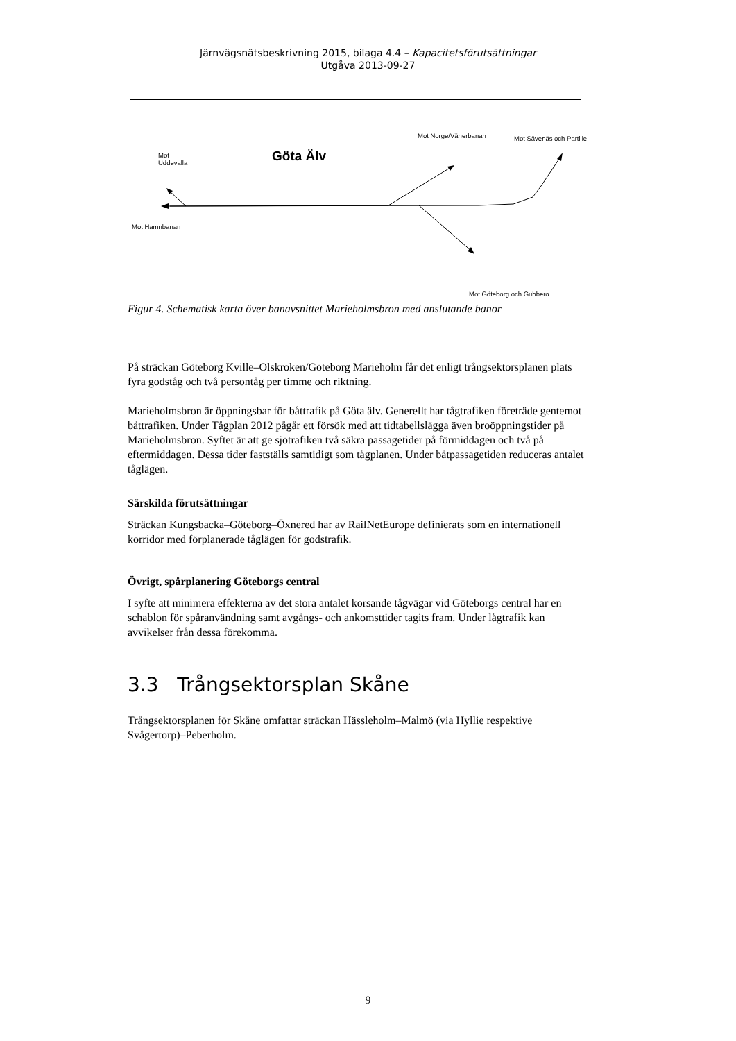Järnvägsnätsbeskrivning 2015, bilaga 4.4 – Kapacitetsförutsättningar
Utgåva 2013-09-27
Mot
Uddevalla Göta Älv
Mot Norge/Vänerbanan Mot Sävenäs och Partille
Mot Hamnbanan
Mot Göteborg och Gubbero
Figur 4. Schematisk karta över banavsnittet Marieholmsbron med anslutande banor
På sträckan Göteborg Kville–Olskroken/Göteborg Marieholm får det enligt trångsektorsplanen plats fyra godståg och två persontåg per timme och riktning.
Marieholmsbron är öppningsbar för båttrafik på Göta älv. Generellt har tågtrafiken företräde gentemot båttrafiken. Under Tågplan 2012 pågår ett försök med att tidtabellslägga även broöppningstider på Marieholmsbron. Syftet är att ge sjötrafiken två säkra passagetider på förmiddagen och två på eftermiddagen. Dessa tider fastställs samtidigt som tågplanen. Under båtpassagetiden reduceras antalet tåglägen.
Särskilda förutsättningar
Sträckan Kungsbacka–Göteborg–Öxnered har av RailNetEurope definierats som en internationell korridor med förplanerade tåglägen för godstrafik.
Övrigt, spårplanering Göteborgs central
I syfte att minimera effekterna av det stora antalet korsande tågvägar vid Göteborgs central har en schablon för spåranvändning samt avgångs- och ankomsttider tagits fram. Under lågtrafik kan avvikelser från dessa förekomma.
3.3 Trångsektorsplan Skåne
Trångsektorsplanen för Skåne omfattar sträckan Hässleholm–Malmö (via Hyllie respektive Svågertorp)–Peberholm.
9